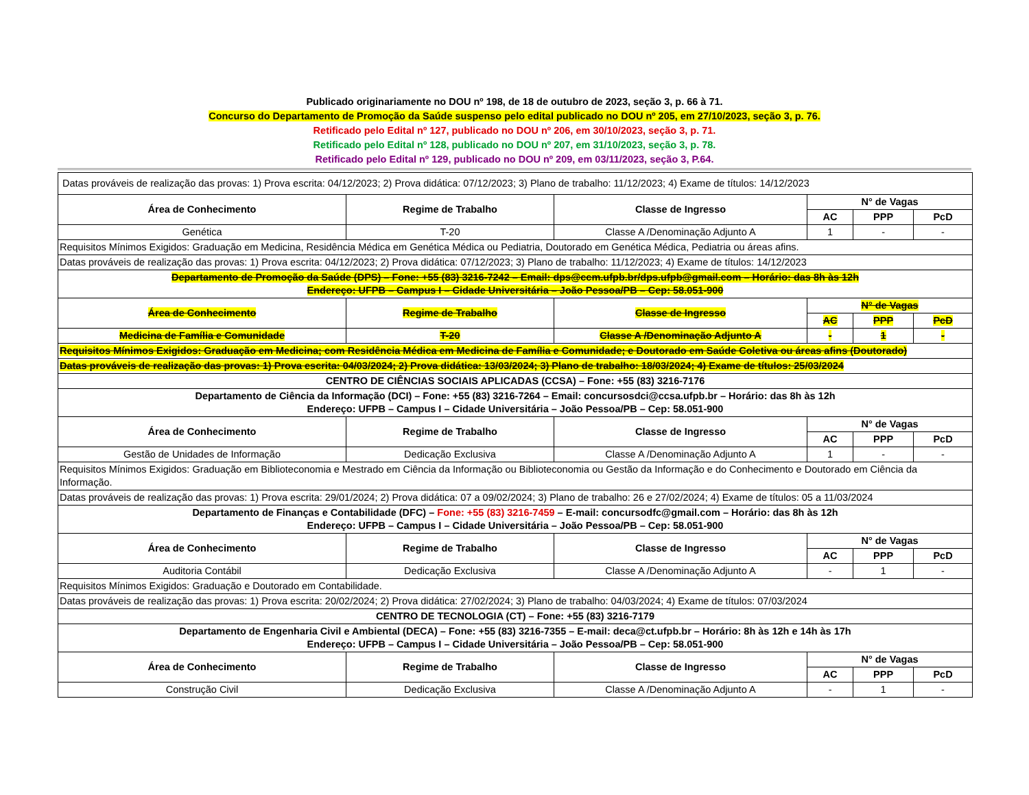Publicado originariamente no DOU nº 198, de 18 de outubro de 2023, seção 3, p. 66 à 71.
Concurso do Departamento de Promoção da Saúde suspenso pelo edital publicado no DOU nº 205, em 27/10/2023, seção 3, p. 76.
Retificado pelo Edital nº 127, publicado no DOU nº 206, em 30/10/2023, seção 3, p. 71.
Retificado pelo Edital nº 128, publicado no DOU nº 207, em 31/10/2023, seção 3, p. 78.
Retificado pelo Edital nº 129, publicado no DOU nº 209, em 03/11/2023, seção 3, P.64.
| Datas prováveis de realização das provas: 1) Prova escrita: 04/12/2023; 2) Prova didática: 07/12/2023; 3) Plano de trabalho: 11/12/2023; 4) Exame de títulos: 14/12/2023 | | | | | |
| Área de Conhecimento | Regime de Trabalho | Classe de Ingresso | N° de Vagas | | |
| | | | AC | PPP | PcD |
| Genética | T-20 | Classe A /Denominação Adjunto A | 1 | - | - |
| Requisitos Mínimos Exigidos: Graduação em Medicina, Residência Médica em Genética Médica ou Pediatria, Doutorado em Genética Médica, Pediatria ou áreas afins. | | | | | |
| Datas prováveis de realização das provas: 1) Prova escrita: 04/12/2023; 2) Prova didática: 07/12/2023; 3) Plano de trabalho: 11/12/2023; 4) Exame de títulos: 14/12/2023 | | | | | |
| Departamento de Promoção da Saúde (DPS) – Fone: +55 (83) 3216-7242 – Email: dps@ccm.ufpb.br/dps.ufpb@gmail.com – Horário: das 8h às 12h Endereço: UFPB – Campus I – Cidade Universitária – João Pessoa/PB – Cep: 58.051-900 | | | | | |
| Área de Conhecimento | Regime de Trabalho | Classe de Ingresso | N° de Vagas | | |
| | | | AC | PPP | PcD |
| Medicina de Família e Comunidade | T-20 | Classe A /Denominação Adjunto A | - | 1 | - |
| Requisitos Mínimos Exigidos: Graduação em Medicina; com Residência Médica em Medicina de Família e Comunidade; e Doutorado em Saúde Coletiva ou áreas afins (Doutorado) | | | | | |
| Datas prováveis de realização das provas: 1) Prova escrita: 04/03/2024; 2) Prova didática: 13/03/2024; 3) Plano de trabalho: 18/03/2024; 4) Exame de títulos: 25/03/2024 | | | | | |
| CENTRO DE CIÊNCIAS SOCIAIS APLICADAS (CCSA) – Fone: +55 (83) 3216-7176 | | | | | |
| Departamento de Ciência da Informação (DCI) – Fone: +55 (83) 3216-7264 – Email: concursosdci@ccsa.ufpb.br – Horário: das 8h às 12h Endereço: UFPB – Campus I – Cidade Universitária – João Pessoa/PB – Cep: 58.051-900 | | | | | |
| Área de Conhecimento | Regime de Trabalho | Classe de Ingresso | N° de Vagas | | |
| | | | AC | PPP | PcD |
| Gestão de Unidades de Informação | Dedicação Exclusiva | Classe A /Denominação Adjunto A | 1 | - | - |
| Requisitos Mínimos Exigidos: Graduação em Biblioteconomia e Mestrado em Ciência da Informação ou Biblioteconomia ou Gestão da Informação e do Conhecimento e Doutorado em Ciência da Informação. | | | | | |
| Datas prováveis de realização das provas: 1) Prova escrita: 29/01/2024; 2) Prova didática: 07 a 09/02/2024; 3) Plano de trabalho: 26 e 27/02/2024; 4) Exame de títulos: 05 a 11/03/2024 | | | | | |
| Departamento de Finanças e Contabilidade (DFC) – Fone: +55 (83) 3216-7459 – E-mail: concursodfc@gmail.com – Horário: das 8h às 12h Endereço: UFPB – Campus I – Cidade Universitária – João Pessoa/PB – Cep: 58.051-900 | | | | | |
| Área de Conhecimento | Regime de Trabalho | Classe de Ingresso | N° de Vagas | | |
| | | | AC | PPP | PcD |
| Auditoria Contábil | Dedicação Exclusiva | Classe A /Denominação Adjunto A | - | 1 | - |
| Requisitos Mínimos Exigidos: Graduação e Doutorado em Contabilidade. | | | | | |
| Datas prováveis de realização das provas: 1) Prova escrita: 20/02/2024; 2) Prova didática: 27/02/2024; 3) Plano de trabalho: 04/03/2024; 4) Exame de títulos: 07/03/2024 | | | | | |
| CENTRO DE TECNOLOGIA (CT) – Fone: +55 (83) 3216-7179 | | | | | |
| Departamento de Engenharia Civil e Ambiental (DECA) – Fone: +55 (83) 3216-7355 – E-mail: deca@ct.ufpb.br – Horário: 8h às 12h e 14h às 17h Endereço: UFPB – Campus I – Cidade Universitária – João Pessoa/PB – Cep: 58.051-900 | | | | | |
| Área de Conhecimento | Regime de Trabalho | Classe de Ingresso | N° de Vagas | | |
| | | | AC | PPP | PcD |
| Construção Civil | Dedicação Exclusiva | Classe A /Denominação Adjunto A | - | 1 | - |